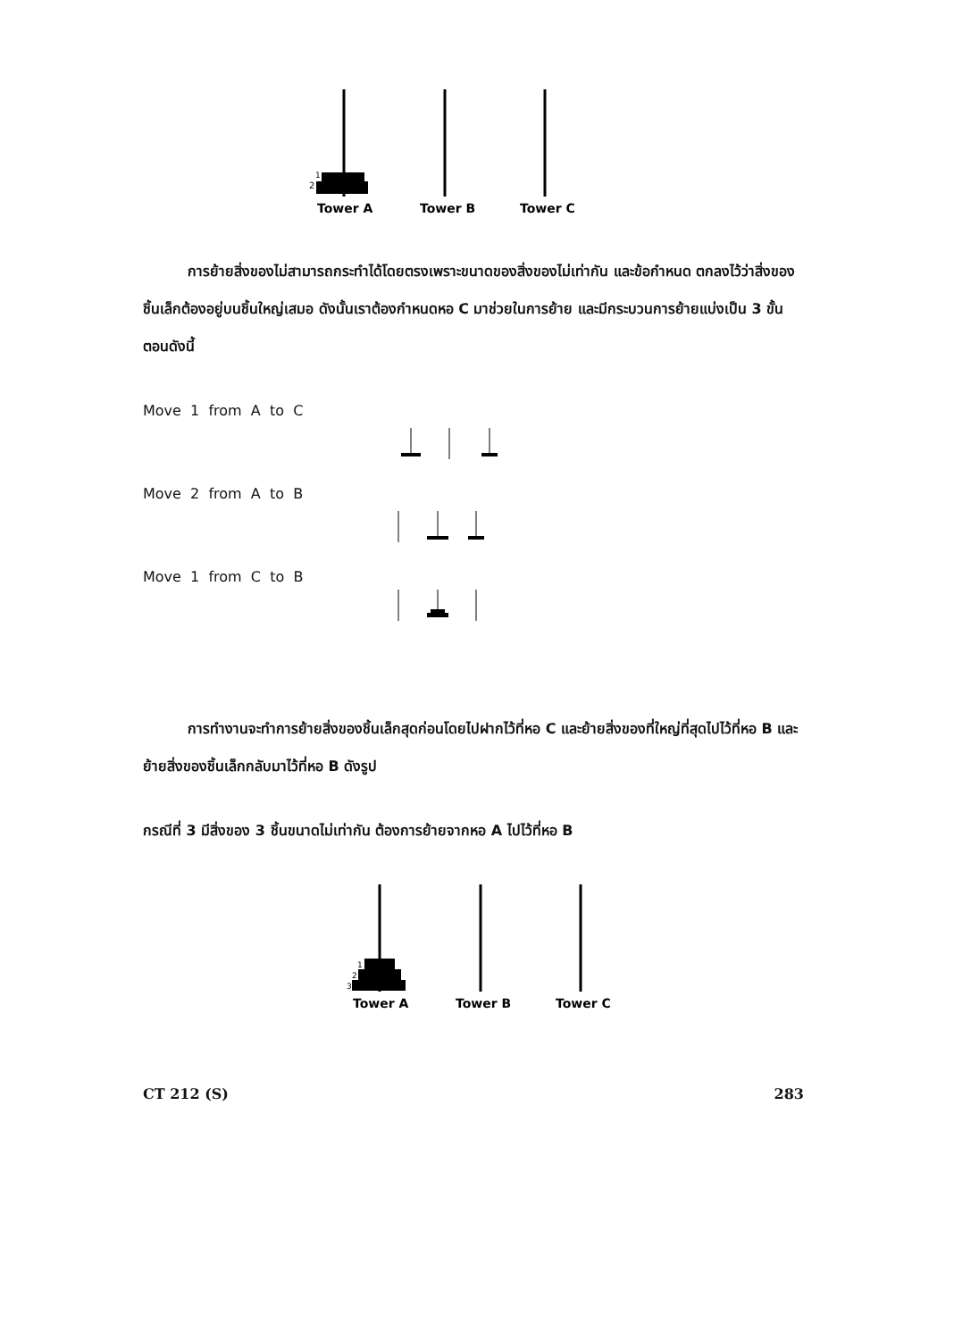2
1
Tower A
Tower B
Tower C
การย้ายสิ่งของไม่สามารถกระทำได้โดยตรงเพราะขนาดของสิ่งของไม่เท่ากัน และข้อกำหนด ตกลงไว้ว่าสิ่งของชิ้นเล็กต้องอยู่บนชิ้นใหญ่เสมอ ดังนั้นเราต้องกำหนดหอ C มาช่วยในการย้าย และมีกระบวนการย้ายแบ่งเป็น 3 ขั้นตอนดังนี้
Move 1 from A to C
Move 2 from A to B
Move 1 from C to B
การทำงานจะทำการย้ายสิ่งของชิ้นเล็กสุดก่อนโดยไปฝากไว้ที่หอ C และย้ายสิ่งของที่ใหญ่ที่สุดไปไว้ที่หอ B และย้ายสิ่งของชิ้นเล็กกลับมาไว้ที่หอ B ดังรูป
กรณีที่ 3 มีสิ่งของ 3 ชิ้นขนาดไม่เท่ากัน ต้องการย้ายจากหอ A ไปไว้ที่หอ B
3
2
1
Tower A
Tower B
Tower C
CT 212 (S) 283